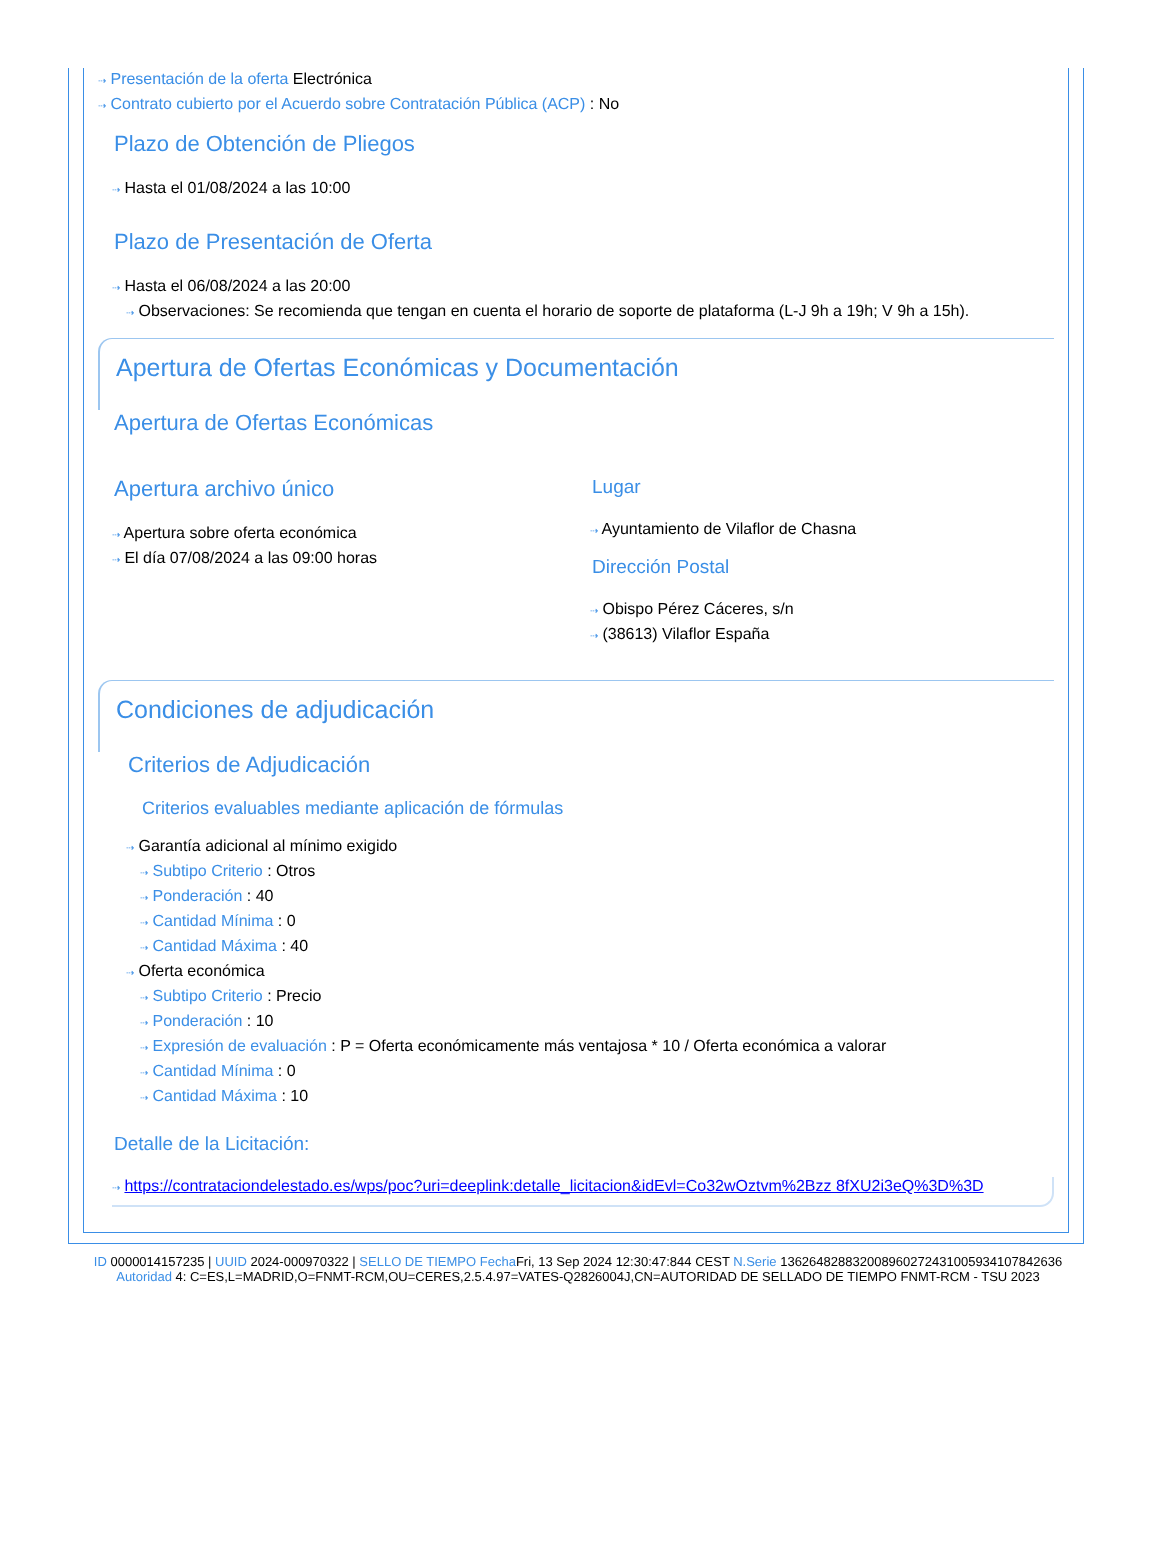⇢ Presentación de la oferta Electrónica
⇢ Contrato cubierto por el Acuerdo sobre Contratación Pública (ACP) : No
Plazo de Obtención de Pliegos
⇢ Hasta el 01/08/2024 a las 10:00
Plazo de Presentación de Oferta
⇢ Hasta el 06/08/2024 a las 20:00
⇢ Observaciones: Se recomienda que tengan en cuenta el horario de soporte de plataforma (L-J 9h a 19h; V 9h a 15h).
Apertura de Ofertas Económicas y Documentación
Apertura de Ofertas Económicas
Apertura archivo único
⇢ Apertura sobre oferta económica
⇢ El día 07/08/2024 a las 09:00 horas
Lugar
⇢ Ayuntamiento de Vilaflor de Chasna
Dirección Postal
⇢ Obispo Pérez Cáceres, s/n
⇢ (38613) Vilaflor España
Condiciones de adjudicación
Criterios de Adjudicación
Criterios evaluables mediante aplicación de fórmulas
⇢ Garantía adicional al mínimo exigido
⇢ Subtipo Criterio : Otros
⇢ Ponderación : 40
⇢ Cantidad Mínima : 0
⇢ Cantidad Máxima : 40
⇢ Oferta económica
⇢ Subtipo Criterio : Precio
⇢ Ponderación : 10
⇢ Expresión de evaluación : P = Oferta económicamente más ventajosa * 10 / Oferta económica a valorar
⇢ Cantidad Mínima : 0
⇢ Cantidad Máxima : 10
Detalle de la Licitación:
⇢ https://contrataciondelestado.es/wps/poc?uri=deeplink:detalle_licitacion&idEvl=Co32wOztvm%2Bzz 8fXU2i3eQ%3D%3D
ID 0000014157235 | UUID 2024-000970322 | SELLO DE TIEMPO Fecha Fri, 13 Sep 2024 12:30:47:844 CEST N.Serie 136264828832008960272431005934107842636 Autoridad 4: C=ES,L=MADRID,O=FNMT-RCM,OU=CERES,2.5.4.97=VATES-Q2826004J,CN=AUTORIDAD DE SELLADO DE TIEMPO FNMT-RCM - TSU 2023